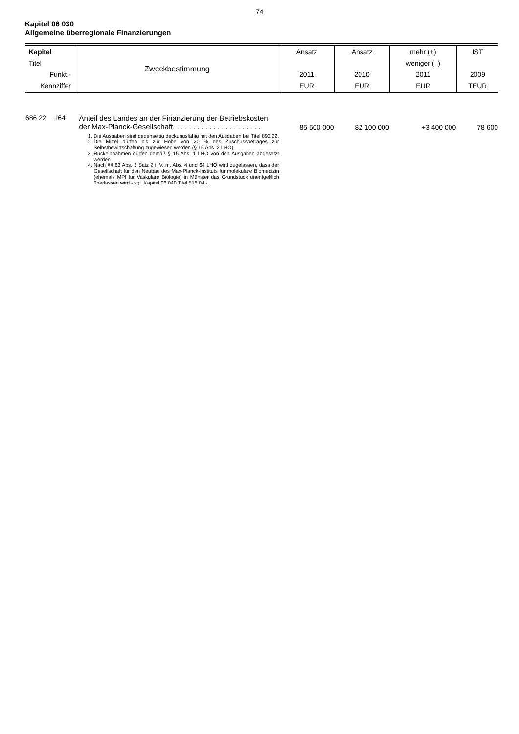74
Kapitel 06 030
Allgemeine überregionale Finanzierungen
| Kapitel Titel Funkt.- Kennziffer | Zweckbestimmung | Ansatz 2011 EUR | Ansatz 2010 EUR | mehr (+) weniger (–) 2011 EUR | IST 2009 TEUR |
| 686 22 164 | Anteil des Landes an der Finanzierung der Betriebskosten der Max-Planck-Gesellschaft. . . . . . . . . . . . . . . . . . . . . . 1. Die Ausgaben sind gegenseitig deckungsfähig mit den Ausgaben bei Titel 892 22. 2. Die Mittel dürfen bis zur Höhe von 20 % des Zuschussbetrages zur Selbstbewirtschaftung zugewiesen werden (§ 15 Abs. 2 LHO). 3. Rückeinnahmen dürfen gemäß § 15 Abs. 1 LHO von den Ausgaben abgesetzt werden. 4. Nach §§ 63 Abs. 3 Satz 2 i. V. m. Abs. 4 und 64 LHO wird zugelassen, dass der Gesellschaft für den Neubau des Max-Planck-Instituts für molekulare Biomedizin (ehemals MPI für Vaskuläre Biologie) in Münster das Grundstück unentgeltlich überlassen wird - vgl. Kapitel 06 040 Titel 518 04 -. | 85 500 000 | 82 100 000 | +3 400 000 | 78 600 |